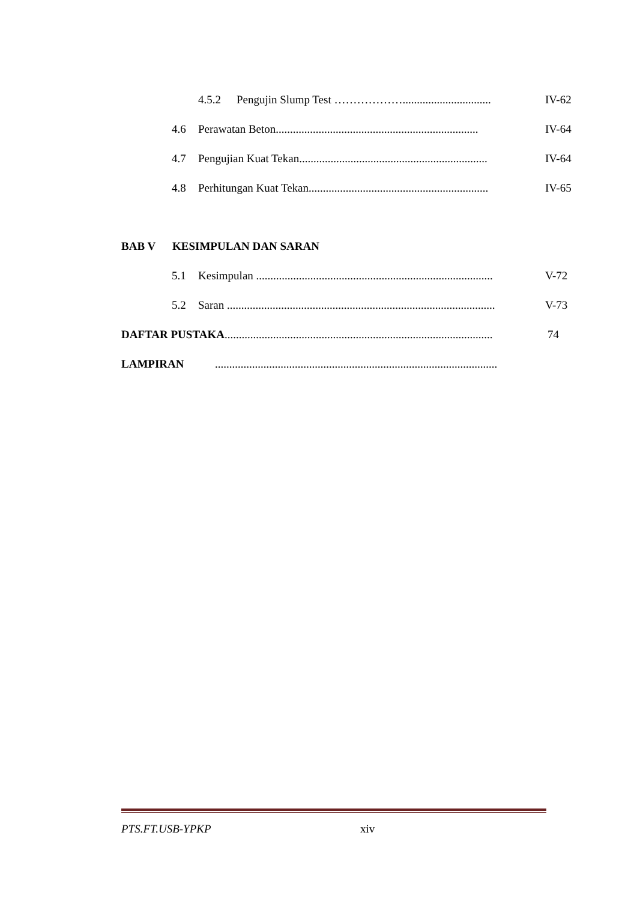4.5.2 Pengujin Slump Test ………………............................... IV-62
4.6 Perawatan Beton....................................................................... IV-64
4.7 Pengujian Kuat Tekan.................................................................. IV-64
4.8 Perhitungan Kuat Tekan............................................................... IV-65
BAB V KESIMPULAN DAN SARAN
5.1 Kesimpulan ................................................................................... V-72
5.2 Saran .............................................................................................. V-73
DAFTAR PUSTAKA.............................................................................................. 74
LAMPIRAN...................................................................................................
PTS.FT.USB-YPKP xiv